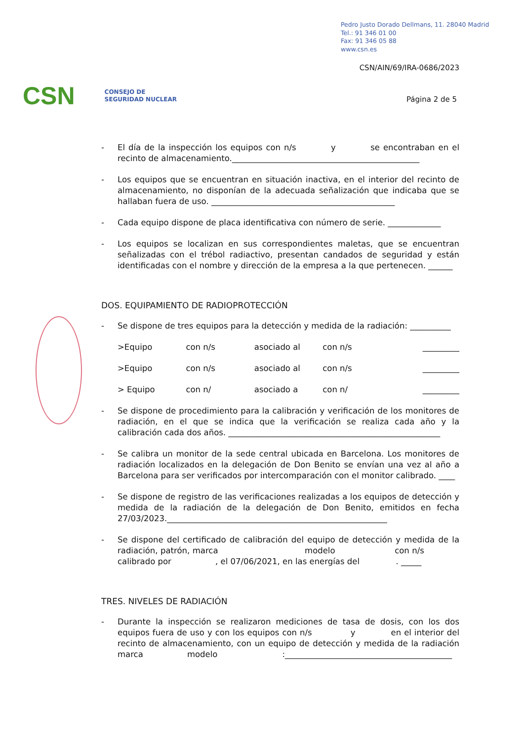Pedro Justo Dorado Dellmans, 11. 28040 Madrid
Tel.: 91 346 01 00
Fax: 91 346 05 88
www.csn.es
CSN/AIN/69/IRA-0686/2023
Página 2 de 5
CSN CONSEJO DE
SEGURIDAD NUCLEAR
- El día de la inspección los equipos con n/s y se encontraban en el recinto de almacenamiento.______________________________________________
- Los equipos que se encuentran en situación inactiva, en el interior del recinto de almacenamiento, no disponían de la adecuada señalización que indicaba que se hallaban fuera de uso. _____________________________________________
- Cada equipo dispone de placa identificativa con número de serie. _____________
- Los equipos se localizan en sus correspondientes maletas, que se encuentran señalizadas con el trébol radiactivo, presentan candados de seguridad y están identificadas con el nombre y dirección de la empresa a la que pertenecen. ______
DOS. EQUIPAMIENTO DE RADIOPROTECCIÓN
- Se dispone de tres equipos para la detección y medida de la radiación: __________
>Equipo con n/s asociado al con n/s _________
>Equipo con n/s asociado al con n/s _________
> Equipo con n/ asociado a con n/ _________
- Se dispone de procedimiento para la calibración y verificación de los monitores de radiación, en el que se indica que la verificación se realiza cada año y la calibración cada dos años. ____________________________________________________
- Se calibra un monitor de la sede central ubicada en Barcelona. Los monitores de radiación localizados en la delegación de Don Benito se envían una vez al año a Barcelona para ser verificados por intercomparación con el monitor calibrado. ____
- Se dispone de registro de las verificaciones realizadas a los equipos de detección y medida de la radiación de la delegación de Don Benito, emitidos en fecha 27/03/2023.______________________________________________________
- Se dispone del certificado de calibración del equipo de detección y medida de la radiación, patrón, marca modelo con n/s calibrado por , el 07/06/2021, en las energías del . _____
TRES. NIVELES DE RADIACIÓN
- Durante la inspección se realizaron mediciones de tasa de dosis, con los dos equipos fuera de uso y con los equipos con n/s y en el interior del recinto de almacenamiento, con un equipo de detección y medida de la radiación marca modelo :_________________________________________